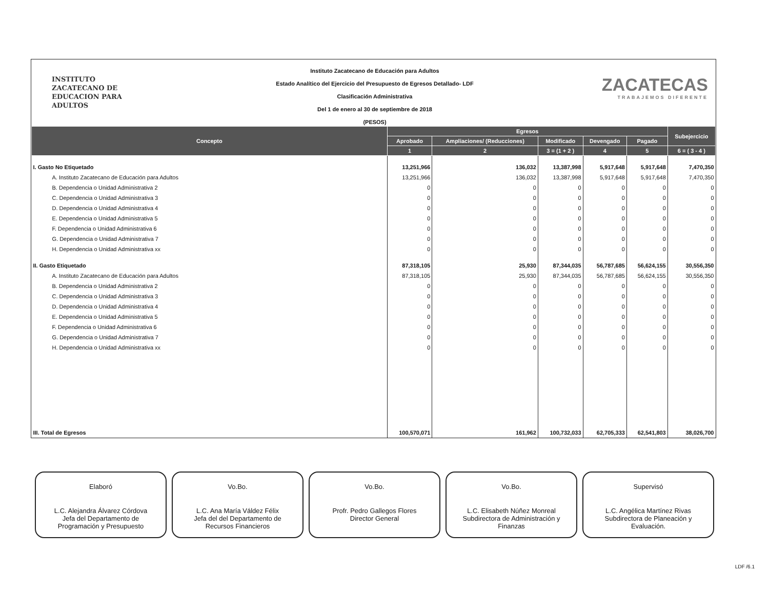INSTITUTO
ZACATECANO DE
EDUCACION PARA
ADULTOS
Instituto Zacatecano de Educación para Adultos
Estado Analítico del Ejercicio del Presupuesto de Egresos Detallado- LDF
Clasificación Administrativa
Del 1 de enero al 30 de septiembre de 2018
(PESOS)
ZACATECAS
TRABAJEMOS DIFERENTE
| Concepto | Egresos | | | | | Subejercicio |
| --- | --- | --- | --- | --- | --- | --- |
| | Aprobado | Ampliaciones/ (Reducciones) | Modificado | Devengado | Pagado | |
| | 1 | 2 | 3 = (1 + 2 ) | 4 | 5 | 6 = ( 3 - 4 ) |
| I. Gasto No Etiquetado | 13,251,966 | 136,032 | 13,387,998 | 5,917,648 | 5,917,648 | 7,470,350 |
| A. Instituto Zacatecano de Educación para Adultos | 13,251,966 | 136,032 | 13,387,998 | 5,917,648 | 5,917,648 | 7,470,350 |
| B. Dependencia o Unidad Administrativa 2 | 0 | 0 | 0 | 0 | 0 | 0 |
| C. Dependencia o Unidad Administrativa 3 | 0 | 0 | 0 | 0 | 0 | 0 |
| D. Dependencia o Unidad Administrativa 4 | 0 | 0 | 0 | 0 | 0 | 0 |
| E. Dependencia o Unidad Administrativa 5 | 0 | 0 | 0 | 0 | 0 | 0 |
| F. Dependencia o Unidad Administrativa 6 | 0 | 0 | 0 | 0 | 0 | 0 |
| G. Dependencia o Unidad Administrativa 7 | 0 | 0 | 0 | 0 | 0 | 0 |
| H. Dependencia o Unidad Administrativa xx | 0 | 0 | 0 | 0 | 0 | 0 |
| II. Gasto Etiquetado | 87,318,105 | 25,930 | 87,344,035 | 56,787,685 | 56,624,155 | 30,556,350 |
| A. Instituto Zacatecano de Educación para Adultos | 87,318,105 | 25,930 | 87,344,035 | 56,787,685 | 56,624,155 | 30,556,350 |
| B. Dependencia o Unidad Administrativa 2 | 0 | 0 | 0 | 0 | 0 | 0 |
| C. Dependencia o Unidad Administrativa 3 | 0 | 0 | 0 | 0 | 0 | 0 |
| D. Dependencia o Unidad Administrativa 4 | 0 | 0 | 0 | 0 | 0 | 0 |
| E. Dependencia o Unidad Administrativa 5 | 0 | 0 | 0 | 0 | 0 | 0 |
| F. Dependencia o Unidad Administrativa 6 | 0 | 0 | 0 | 0 | 0 | 0 |
| G. Dependencia o Unidad Administrativa 7 | 0 | 0 | 0 | 0 | 0 | 0 |
| H. Dependencia o Unidad Administrativa xx | 0 | 0 | 0 | 0 | 0 | 0 |
| III. Total de Egresos | 100,570,071 | 161,962 | 100,732,033 | 62,705,333 | 62,541,803 | 38,026,700 |
Elaboró
L.C. Alejandra Álvarez Córdova
Jefa del Departamento de
Programación y Presupuesto
Vo.Bo.
L.C. Ana María Váldez Félix
Jefa del del Departamento de
Recursos Financieros
Vo.Bo.
Profr. Pedro Gallegos Flores
Director General
Vo.Bo.
L.C. Elisabeth Núñez Monreal
Subdirectora de Administración y
Finanzas
Supervisó
L.C. Angélica Martínez Rivas
Subdirectora de Planeación y
Evaluación.
LDF /6.1